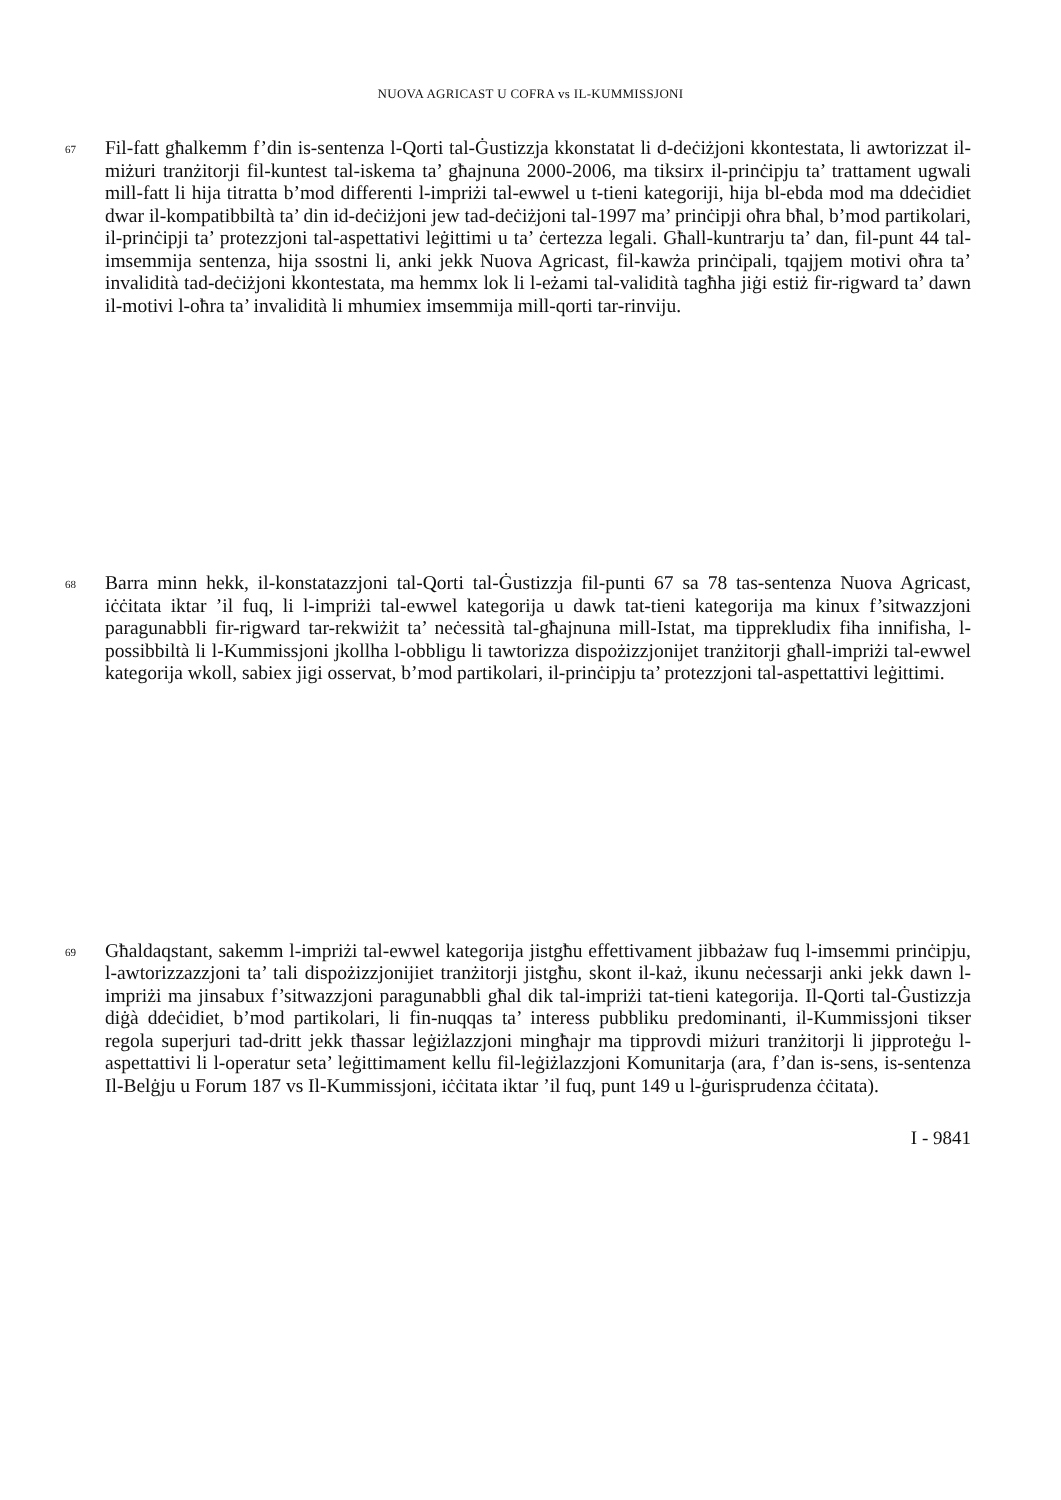NUOVA AGRICAST U COFRA vs IL-KUMMISSJONI
67
Fil-fatt għalkemm f’din is-sentenza l-Qorti tal-Ġustizzja kkonstatat li d-deċiżjoni kkontestata, li awtorizzat il-miżuri tranżitorji fil-kuntest tal-iskema ta’ għajnuna 2000-2006, ma tiksirx il-prinċipju ta’ trattament ugwali mill-fatt li hija titratta b’mod differenti l-impriżi tal-ewwel u t-tieni kategoriji, hija bl-ebda mod ma ddeċidiet dwar il-kompatibbiltà ta’ din id-deċiżjoni jew tad-deċiżjoni tal-1997 ma’ prinċipji oħra bħal, b’mod partikolari, il-prinċipji ta’ protezzjoni tal-aspettativi leġittimi u ta’ ċertezza legali. Għall-kuntrarju ta’ dan, fil-punt 44 tal-imsemmija sentenza, hija ssostni li, anki jekk Nuova Agricast, fil-kawża prinċipali, tqajjem motivi oħra ta’ invalidità tad-deċiżjoni kkontestata, ma hemmx lok li l-eżami tal-validità tagħha jiġi estiż fir-rigward ta’ dawn il-motivi l-oħra ta’ invalidità li mhumiex imsemmija mill-qorti tar-rinviju.
68
Barra minn hekk, il-konstatazzjoni tal-Qorti tal-Ġustizzja fil-punti 67 sa 78 tas-sentenza Nuova Agricast, iċċitata iktar ’il fuq, li l-impriżi tal-ewwel kategorija u dawk tat-tieni kategorija ma kinux f’sitwazzjoni paragunabbli fir-rigward tar-rekwiżit ta’ neċessità tal-għajnuna mill-Istat, ma tipprekludix fiha innifisha, l-possibbiltà li l-Kummissjoni jkollha l-obbligu li tawtorizza dispożizzjonijet tranżitorji għall-impriżi tal-ewwel kategorija wkoll, sabiex jigi osservat, b’mod partikolari, il-prinċipju ta’ protezzjoni tal-aspettattivi leġittimi.
69
Għaldaqstant, sakemm l-impriżi tal-ewwel kategorija jistgħu effettivament jibbażaw fuq l-imsemmi prinċipju, l-awtorizzazzjoni ta’ tali dispożizzjonijiet tranżitorji jistgħu, skont il-każ, ikunu neċessarji anki jekk dawn l-impriżi ma jinsabux f’sitwazzjoni paragunabbli għal dik tal-impriżi tat-tieni kategorija. Il-Qorti tal-Ġustizzja diġà ddeċidiet, b’mod partikolari, li fin-nuqqas ta’ interess pubbliku predominanti, il-Kummissjoni tikser regola superjuri tad-dritt jekk tħassar leġiżlazzjoni mingħajr ma tipprovdi miżuri tranżitorji li jipproteġu l-aspettattivi li l-operatur seta’ leġittimament kellu fil-leġiżlazzjoni Komunitarja (ara, f’dan is-sens, is-sentenza Il-Belġju u Forum 187 vs Il-Kummissjoni, iċċitata iktar ’il fuq, punt 149 u l-ġurisprudenza ċċitata).
I - 9841